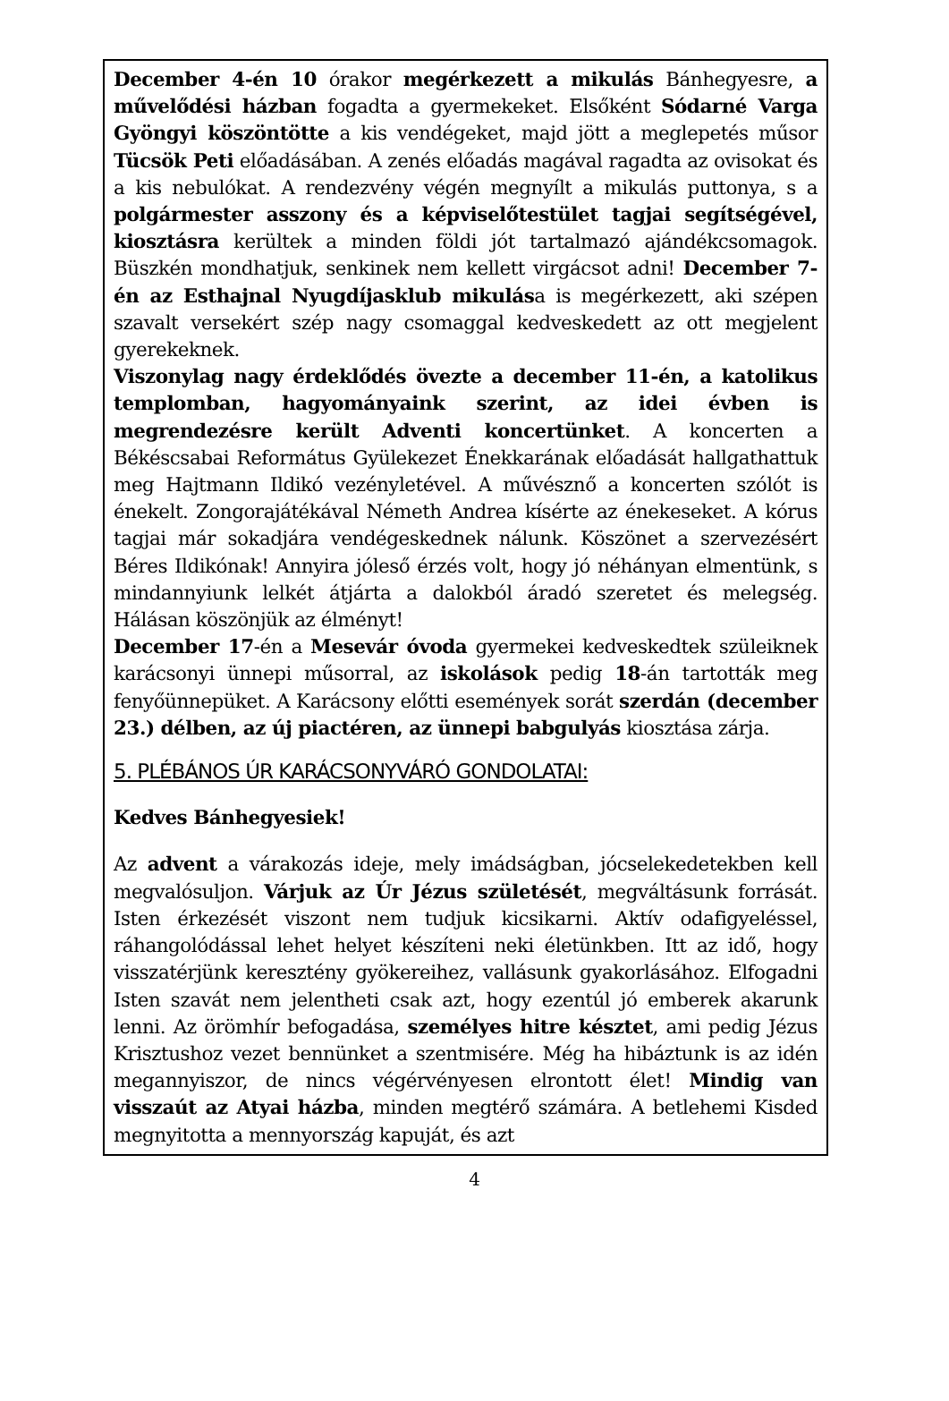December 4-én 10 órakor megérkezett a mikulás Bánhegyesre, a művelődési házban fogadta a gyermekeket. Elsőként Sódarné Varga Gyöngyi köszöntötte a kis vendégeket, majd jött a meglepetés műsor Tücsök Peti előadásában. A zenés előadás magával ragadta az ovisokat és a kis nebulókat. A rendezvény végén megnyílt a mikulás puttonya, s a polgármester asszony és a képviselőtestület tagjai segítségével, kiosztásra kerültek a minden földi jót tartalmazó ajándékcsomagok. Büszkén mondhatjuk, senkinek nem kellett virgácsot adni! December 7-én az Esthajnal Nyugdíjasklub mikulása is megérkezett, aki szépen szavalt versekért szép nagy csomaggal kedveskedett az ott megjelent gyerekeknek.
Viszonylag nagy érdeklődés övezte a december 11-én, a katolikus templomban, hagyományaink szerint, az idei évben is megrendezésre került Adventi koncertünket. A koncerten a Békéscsabai Református Gyülekezet Énekkarának előadását hallgathattuk meg Hajtmann Ildikó vezényletével. A művésznő a koncerten szólót is énekelt. Zongorajátékával Németh Andrea kísérte az énekeseket. A kórus tagjai már sokadjára vendégeskednek nálunk. Köszönet a szervezésért Béres Ildikónak! Annyira jóleső érzés volt, hogy jó néhányan elmentünk, s mindannyiunk lelkét átjárta a dalokból áradó szeretet és melegség. Hálásan köszönjük az élményt!
December 17-én a Mesevár óvoda gyermekei kedveskedtek szüleiknek karácsonyi ünnepi műsorral, az iskolások pedig 18-án tartották meg fenyőünnepüket. A Karácsony előtti események sorát szerdán (december 23.) délben, az új piactéren, az ünnepi babgulyás kiosztása zárja.
5. PLÉBÁNOS ÚR KARÁCSONYVÁRÓ GONDOLATAI:
Kedves Bánhegyesiek!
Az advent a várakozás ideje, mely imádságban, jócselekedetekben kell megvalósuljon. Várjuk az Úr Jézus születését, megváltásunk forrását. Isten érkezését viszont nem tudjuk kicsikarni. Aktív odafigyeléssel, ráhangolódással lehet helyet készíteni neki életünkben. Itt az idő, hogy visszatérjünk keresztény gyökereihez, vallásunk gyakorlásához. Elfogadni Isten szavát nem jelentheti csak azt, hogy ezentúl jó emberek akarunk lenni. Az örömhír befogadása, személyes hitre késztet, ami pedig Jézus Krisztushoz vezet bennünket a szentmisére. Még ha hibáztunk is az idén megannyiszor, de nincs végérvényesen elrontott élet! Mindig van visszaút az Atyai házba, minden megtérő számára. A betlehemi Kisded megnyitotta a mennyország kapuját, és azt
4